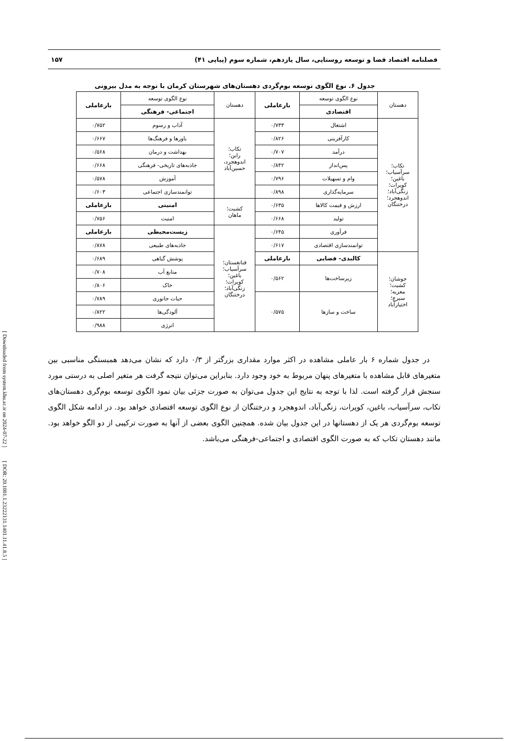فصلنامه اقتصاد فضا و توسعه روستایی، سال یازدهم، شماره سوم (پیاپی ۴۱) ۱۵۷
جدول ۶. نوع الگوی توسعه بوم‌گردی دهستان‌های شهرستان کرمان با توجه به مدل بیرونی
| دهستان | نوع الگوی توسعه | بارعاملی | دهستان | نوع الگوی توسعه | بارعاملی |
| --- | --- | --- | --- | --- | --- |
| | اقتصادی | | | اجتماعی- فرهنگی | |
| تکاب؛ سرآسیاب؛ باغین؛ کویرات؛ زنگی‌آباد؛ اندوهجرد؛ درختنگان | اشتغال | ۰/۷۳۳ | تکاب؛ راین؛ اندوهجرد، حسین‌آباد | آداب و رسوم | ۰/۷۵۲ |
| | کارآفرینی | ۰/۸۲۶ | | باورها و فرهنگ‌ها | ۰/۶۶۷ |
| | درآمد | ۰/۷۰۷ | | بهداشت و درمان | ۰/۵۶۸ |
| | پس‌انداز | ۰/۸۴۲ | | جاذبه‌های تاریخی- فرهنگی | ۰/۶۶۸ |
| | وام و تسهیلات | ۰/۷۹۶ | | آموزش | ۰/۵۷۸ |
| | سرمایه‌گذاری | ۰/۸۹۸ | | توانمندسازی اجتماعی | ۰/۶۰۳ |
| | ارزش و قیمت کالاها | ۰/۶۳۵ | کشیت؛ ماهان | امنیتی | بارعاملی |
| | تولید | ۰/۶۶۸ | | امنیت | ۰/۷۵۶ |
| | فرآوری | ۰/۶۴۵ | قناتغستان؛ سرآسیاب؛ باغین؛ کویرات؛ زنگی‌آباد؛ درختنگان | زیست‌محیطی | بارعاملی |
| | توانمندسازی اقتصادی | ۰/۶۱۷ | | جاذبه‌های طبیعی | ۰/۸۷۸ |
| جوشان؛ کشیت؛ معزیه؛ سیرچ؛ اختیارآباد | کالبدی- فضایی | بارعاملی | | پوشش گیاهی | ۰/۶۸۹ |
| | زیرساخت‌ها | ۰/۵۶۲ | | منابع آب | ۰/۷۰۸ |
| | | | | خاک | ۰/۸۰۶ |
| | ساخت و سازها | ۰/۵۷۵ | | حیات جانوری | ۰/۷۸۹ |
| | | | | آلودگی‌ها | ۰/۸۲۲ |
| | | | | انرژی | ۰/۹۸۸ |
در جدول شماره ۶ بار عاملی مشاهده در اکثر موارد مقداری بزرگتر از ۰/۳ دارد که نشان می‌دهد همبستگی مناسبی بین متغیرهای قابل مشاهده با متغیرهای پنهان مربوط به خود وجود دارد. بنابراین می‌توان نتیجه گرفت هر متغیر اصلی به درستی مورد سنجش قرار گرفته است. لذا با توجه به نتایج این جدول می‌توان به صورت جزئی بیان نمود الگوی توسعه بوم‌گری دهستان‌های تکاب، سرآسیاب، باغین، کویرات، زنگی‌آباد، اندوهجرد و درختنگان از نوع الگوی توسعه اقتصادی خواهد بود. در ادامه شکل الگوی توسعه بوم‌گردی هر یک از دهستانها در این جدول بیان شده. همچنین الگوی بعضی از آنها به صورت ترکیبی از دو الگو خواهد بود. مانند دهستان تکاب که به صورت الگوی اقتصادی و اجتماعی-فرهنگی می‌باشد.
[ Downloaded from system.khu.ac.ir on 2024-07-22 ] [ DOR: 20.1001.1.23222131.1401.11.41.8.5 ]